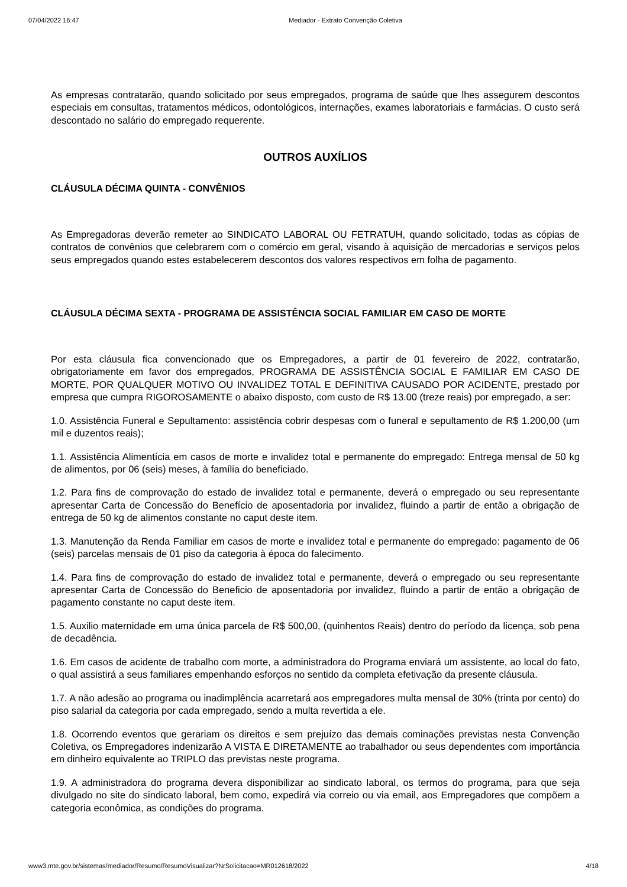07/04/2022 16:47 Mediador - Extrato Convenção Coletiva
As empresas contratarão, quando solicitado por seus empregados, programa de saúde que lhes assegurem descontos especiais em consultas, tratamentos médicos, odontológicos, internações, exames laboratoriais e farmácias. O custo será descontado no salário do empregado requerente.
OUTROS AUXÍLIOS
CLÁUSULA DÉCIMA QUINTA - CONVÊNIOS
As Empregadoras deverão remeter ao SINDICATO LABORAL OU FETRATUH, quando solicitado, todas as cópias de contratos de convênios que celebrarem com o comércio em geral, visando à aquisição de mercadorias e serviços pelos seus empregados quando estes estabelecerem descontos dos valores respectivos em folha de pagamento.
CLÁUSULA DÉCIMA SEXTA - PROGRAMA DE ASSISTÊNCIA SOCIAL FAMILIAR EM CASO DE MORTE
Por esta cláusula fica convencionado que os Empregadores, a partir de 01 fevereiro de 2022, contratarão, obrigatoriamente em favor dos empregados, PROGRAMA DE ASSISTÊNCIA SOCIAL E FAMILIAR EM CASO DE MORTE, POR QUALQUER MOTIVO OU INVALIDEZ TOTAL E DEFINITIVA CAUSADO POR ACIDENTE, prestado por empresa que cumpra RIGOROSAMENTE o abaixo disposto, com custo de R$ 13.00 (treze reais) por empregado, a ser:
1.0. Assistência Funeral e Sepultamento: assistência cobrir despesas com o funeral e sepultamento de R$ 1.200,00 (um mil e duzentos reais);
1.1. Assistência Alimentícia em casos de morte e invalidez total e permanente do empregado: Entrega mensal de 50 kg de alimentos, por 06 (seis) meses, à família do beneficiado.
1.2. Para fins de comprovação do estado de invalidez total e permanente, deverá o empregado ou seu representante apresentar Carta de Concessão do Benefício de aposentadoria por invalidez, fluindo a partir de então a obrigação de entrega de 50 kg de alimentos constante no caput deste item.
1.3. Manutenção da Renda Familiar em casos de morte e invalidez total e permanente do empregado: pagamento de 06 (seis) parcelas mensais de 01 piso da categoria à época do falecimento.
1.4. Para fins de comprovação do estado de invalidez total e permanente, deverá o empregado ou seu representante apresentar Carta de Concessão do Beneficio de aposentadoria por invalidez, fluindo a partir de então a obrigação de pagamento constante no caput deste item.
1.5. Auxilio maternidade em uma única parcela de R$ 500,00, (quinhentos Reais) dentro do período da licença, sob pena de decadência.
1.6. Em casos de acidente de trabalho com morte, a administradora do Programa enviará um assistente, ao local do fato, o qual assistirá a seus familiares empenhando esforços no sentido da completa efetivação da presente cláusula.
1.7. A não adesão ao programa ou inadimplência acarretará aos empregadores multa mensal de 30% (trinta por cento) do piso salarial da categoria por cada empregado, sendo a multa revertida a ele.
1.8. Ocorrendo eventos que gerariam os direitos e sem prejuízo das demais cominações previstas nesta Convenção Coletiva, os Empregadores indenizarão A VISTA E DIRETAMENTE ao trabalhador ou seus dependentes com importância em dinheiro equivalente ao TRIPLO das previstas neste programa.
1.9. A administradora do programa devera disponibilizar ao sindicato laboral, os termos do programa, para que seja divulgado no site do sindicato laboral, bem como, expedirá via correio ou via email, aos Empregadores que compõem a categoria econômica, as condições do programa.
www3.mte.gov.br/sistemas/mediador/Resumo/ResumoVisualizar?NrSolicitacao=MR012618/2022 4/18